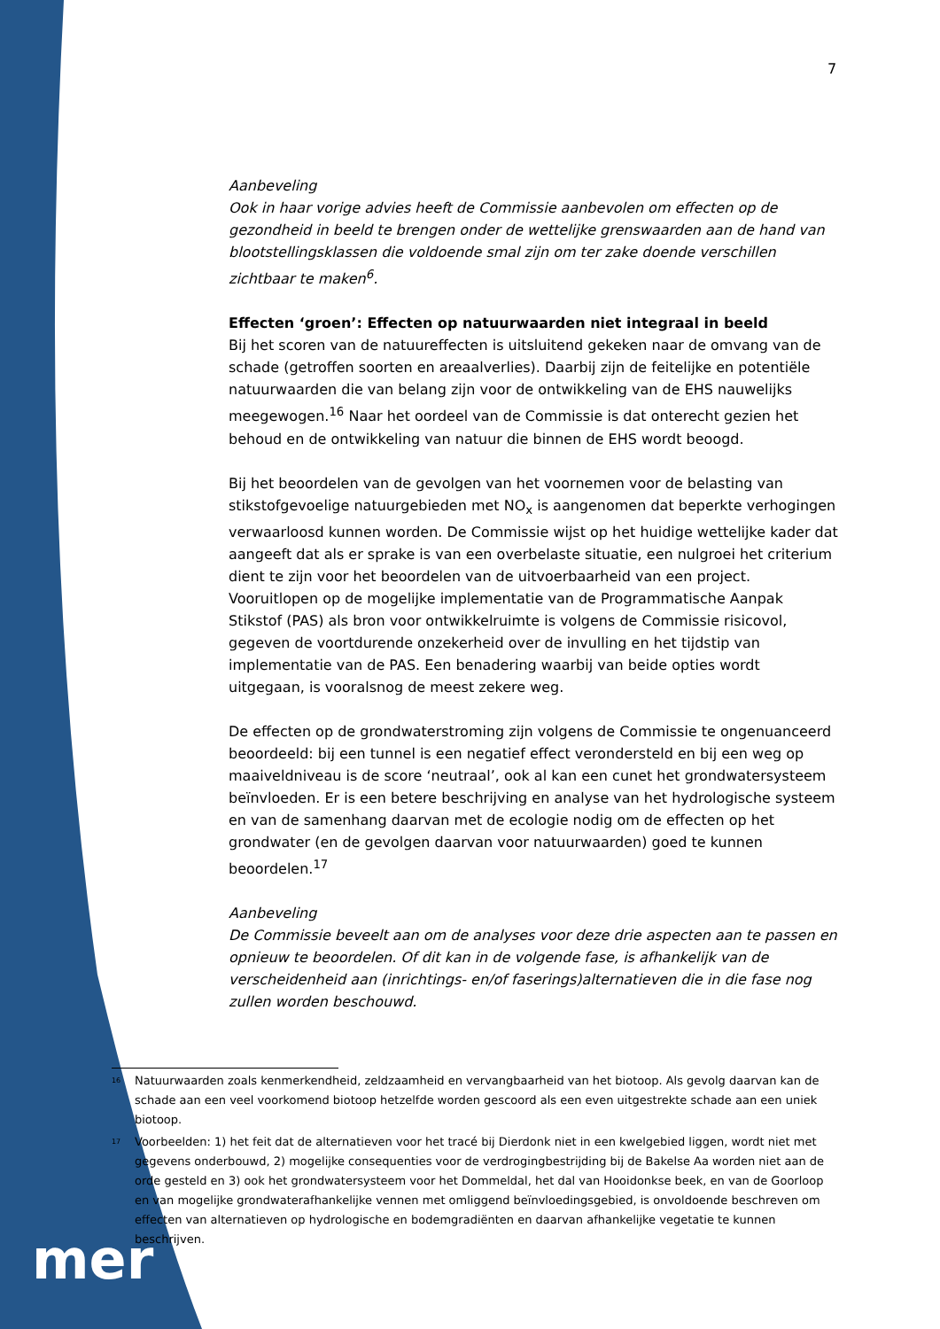7
Aanbeveling
Ook in haar vorige advies heeft de Commissie aanbevolen om effecten op de gezondheid in beeld te brengen onder de wettelijke grenswaarden aan de hand van blootstellingsklassen die voldoende smal zijn om ter zake doende verschillen zichtbaar te maken<sup>6</sup>.
Effecten ‘groen’: Effecten op natuurwaarden niet integraal in beeld
Bij het scoren van de natuureffecten is uitsluitend gekeken naar de omvang van de schade (getroffen soorten en areaalverlies). Daarbij zijn de feitelijke en potentiële natuurwaarden die van belang zijn voor de ontwikkeling van de EHS nauwelijks meegewogen.<sup>16</sup> Naar het oordeel van de Commissie is dat onterecht gezien het behoud en de ontwikkeling van natuur die binnen de EHS wordt beoogd.
Bij het beoordelen van de gevolgen van het voornemen voor de belasting van stikstofgevoelige natuurgebieden met NO<sub>x</sub> is aangenomen dat beperkte verhogingen verwaarloosd kunnen worden. De Commissie wijst op het huidige wettelijke kader dat aangeeft dat als er sprake is van een overbelaste situatie, een nulgroei het criterium dient te zijn voor het beoordelen van de uitvoerbaarheid van een project. Vooruitlopen op de mogelijke implementatie van de Programmatische Aanpak Stikstof (PAS) als bron voor ontwikkelruimte is volgens de Commissie risicovol, gegeven de voortdurende onzekerheid over de invulling en het tijdstip van implementatie van de PAS. Een benadering waarbij van beide opties wordt uitgegaan, is vooralsnog de meest zekere weg.
De effecten op de grondwaterstroming zijn volgens de Commissie te ongenuanceerd beoordeeld: bij een tunnel is een negatief effect verondersteld en bij een weg op maaiveldniveau is de score ‘neutraal’, ook al kan een cunet het grondwatersysteem beïnvloeden. Er is een betere beschrijving en analyse van het hydrologische systeem en van de samenhang daarvan met de ecologie nodig om de effecten op het grondwater (en de gevolgen daarvan voor natuurwaarden) goed te kunnen beoordelen.<sup>17</sup>
Aanbeveling
De Commissie beveelt aan om de analyses voor deze drie aspecten aan te passen en opnieuw te beoordelen. Of dit kan in de volgende fase, is afhankelijk van de verscheidenheid aan (inrichtings- en/of faserings)alternatieven die in die fase nog zullen worden beschouwd.
<sup>16</sup> Natuurwaarden zoals kenmerkendheid, zeldzaamheid en vervangbaarheid van het biotoop. Als gevolg daarvan kan de schade aan een veel voorkomend biotoop hetzelfde worden gescoord als een even uitgestrekte schade aan een uniek biotoop.
<sup>17</sup> Voorbeelden: 1) het feit dat de alternatieven voor het tracé bij Dierdonk niet in een kwelgebied liggen, wordt niet met gegevens onderbouwd, 2) mogelijke consequenties voor de verdrogingbestrijding bij de Bakelse Aa worden niet aan de orde gesteld en 3) ook het grondwatersysteem voor het Dommeldal, het dal van Hooidonkse beek, en van de Goorloop en van mogelijke grondwaterafhankelijke vennen met omliggend beïnvloedingsgebied, is onvoldoende beschreven om effecten van alternatieven op hydrologische en bodemgradiënten en daarvan afhankelijke vegetatie te kunnen beschrijven.
mer